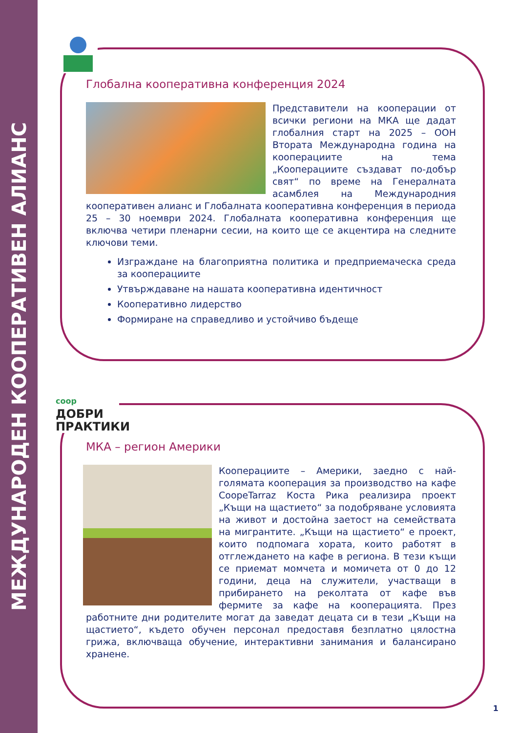МЕЖДУНАРОДЕН КООПЕРАТИВЕН АЛИАНС
Глобална кооперативна конференция 2024
Представители на кооперации от всички региони на МКА ще дадат глобалния старт на 2025 – ООН Втората Международна година на кооперациите на тема „Кооперациите създават по-добър свят“ по време на Генералната асамблея на Международния кооперативен алианс и Глобалната кооперативна конференция в периода 25 – 30 ноември 2024. Глобалната кооперативна конференция ще включва четири пленарни сесии, на които ще се акцентира на следните ключови теми.
Изграждане на благоприятна политика и предприемаческа среда за кооперациите
Утвърждаване на нашата кооперативна идентичност
Кооперативно лидерство
Формиране на справедливо и устойчиво бъдеще
coop ДОБРИ
ПРАКТИКИ
МКА – регион Америки
Кооперациите – Америки, заедно с най-голямата кооперация за производство на кафе CoopeTarraz Коста Рика реализира проект „Къщи на щастието“ за подобряване условията на живот и достойна заетост на семействата на мигрантите. „Къщи на щастието“ е проект, които подпомага хората, които работят в отглеждането на кафе в региона. В тези къщи се приемат момчета и момичета от 0 до 12 години, деца на служители, участващи в прибирането на реколтата от кафе във фермите за кафе на кооперацията. През работните дни родителите могат да заведат децата си в тези „Къщи на щастието“, където обучен персонал предоставя безплатно цялостна грижа, включваща обучение, интерактивни занимания и балансирано хранене.
1